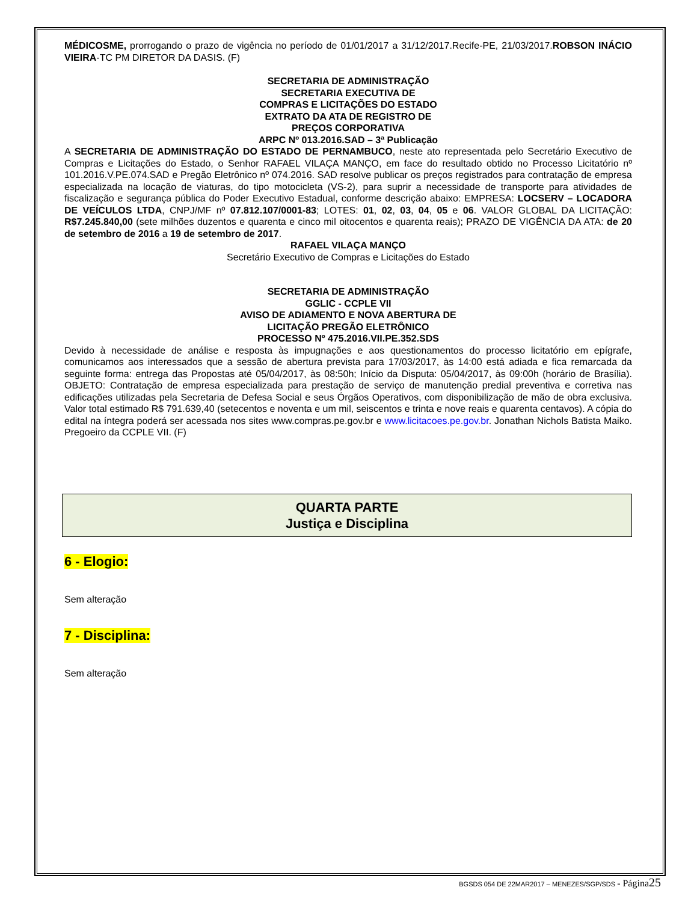MÉDICOSME, prorrogando o prazo de vigência no período de 01/01/2017 a 31/12/2017.Recife-PE, 21/03/2017.ROBSON INÁCIO VIEIRA-TC PM DIRETOR DA DASIS. (F)
SECRETARIA DE ADMINISTRAÇÃO
SECRETARIA EXECUTIVA DE
COMPRAS E LICITAÇÕES DO ESTADO
EXTRATO DA ATA DE REGISTRO DE
PREÇOS CORPORATIVA
ARPC Nº 013.2016.SAD – 3ª Publicação
A SECRETARIA DE ADMINISTRAÇÃO DO ESTADO DE PERNAMBUCO, neste ato representada pelo Secretário Executivo de Compras e Licitações do Estado, o Senhor RAFAEL VILAÇA MANÇO, em face do resultado obtido no Processo Licitatório nº 101.2016.V.PE.074.SAD e Pregão Eletrônico nº 074.2016. SAD resolve publicar os preços registrados para contratação de empresa especializada na locação de viaturas, do tipo motocicleta (VS-2), para suprir a necessidade de transporte para atividades de fiscalização e segurança pública do Poder Executivo Estadual, conforme descrição abaixo: EMPRESA: LOCSERV – LOCADORA DE VEÍCULOS LTDA, CNPJ/MF nº 07.812.107/0001-83; LOTES: 01, 02, 03, 04, 05 e 06. VALOR GLOBAL DA LICITAÇÃO: R$7.245.840,00 (sete milhões duzentos e quarenta e cinco mil oitocentos e quarenta reais); PRAZO DE VIGÊNCIA DA ATA: de 20 de setembro de 2016 a 19 de setembro de 2017.
RAFAEL VILAÇA MANÇO
Secretário Executivo de Compras e Licitações do Estado
SECRETARIA DE ADMINISTRAÇÃO
GGLIC - CCPLE VII
AVISO DE ADIAMENTO E NOVA ABERTURA DE
LICITAÇÃO PREGÃO ELETRÔNICO
PROCESSO Nº 475.2016.VII.PE.352.SDS
Devido à necessidade de análise e resposta às impugnações e aos questionamentos do processo licitatório em epígrafe, comunicamos aos interessados que a sessão de abertura prevista para 17/03/2017, às 14:00 está adiada e fica remarcada da seguinte forma: entrega das Propostas até 05/04/2017, às 08:50h; Início da Disputa: 05/04/2017, às 09:00h (horário de Brasília). OBJETO: Contratação de empresa especializada para prestação de serviço de manutenção predial preventiva e corretiva nas edificações utilizadas pela Secretaria de Defesa Social e seus Órgãos Operativos, com disponibilização de mão de obra exclusiva. Valor total estimado R$ 791.639,40 (setecentos e noventa e um mil, seiscentos e trinta e nove reais e quarenta centavos). A cópia do edital na íntegra poderá ser acessada nos sites www.compras.pe.gov.br e www.licitacoes.pe.gov.br. Jonathan Nichols Batista Maiko. Pregoeiro da CCPLE VII. (F)
QUARTA PARTE
Justiça e Disciplina
6 - Elogio:
Sem alteração
7 - Disciplina:
Sem alteração
BGSDS 054 DE 22MAR2017 – MENEZES/SGP/SDS - Página 25